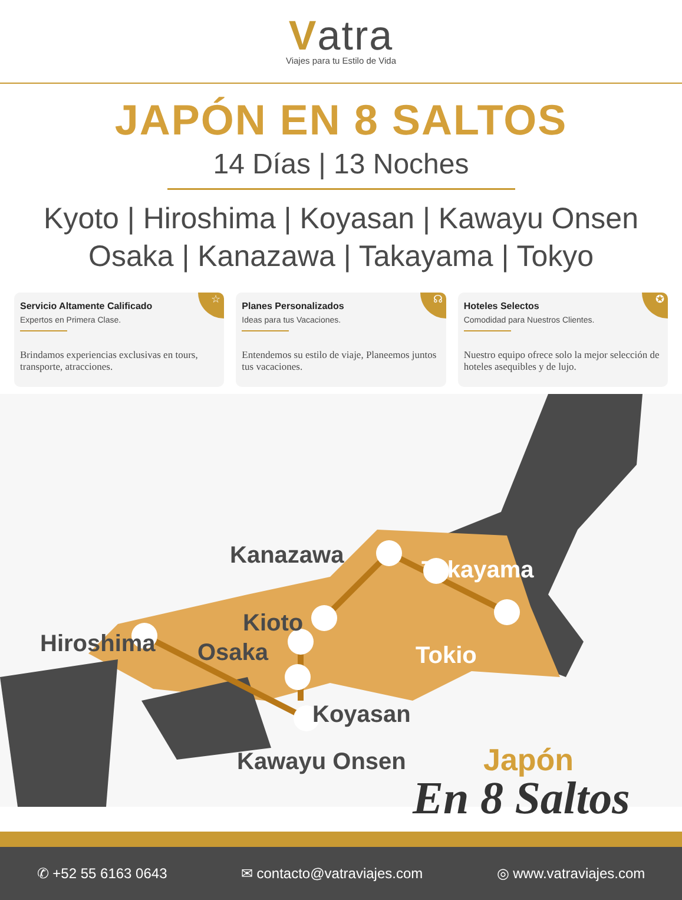Vatra
Viajes para tu Estilo de Vida
JAPÓN EN 8 SALTOS
14 Días | 13 Noches
Kyoto | Hiroshima | Koyasan | Kawayu Onsen
Osaka | Kanazawa | Takayama | Tokyo
☆
Servicio Altamente Calificado
Expertos en Primera Clase.
Brindamos experiencias exclusivas en tours, transporte, atracciones.
☊
Planes Personalizados
Ideas para tus Vacaciones.
Entendemos su estilo de viaje, Planeemos juntos tus vacaciones.
✪
Hoteles Selectos
Comodidad para Nuestros Clientes.
Nuestro equipo ofrece solo la mejor selección de hoteles asequibles y de lujo.
Kanazawa
Takayama
Hiroshima
Kioto
Osaka Tokio
Koyasan
Kawayu Onsen Japón
En 8 Saltos
✆ +52 55 6163 0643 ✉ contacto@vatraviajes.com ◎ www.vatraviajes.com